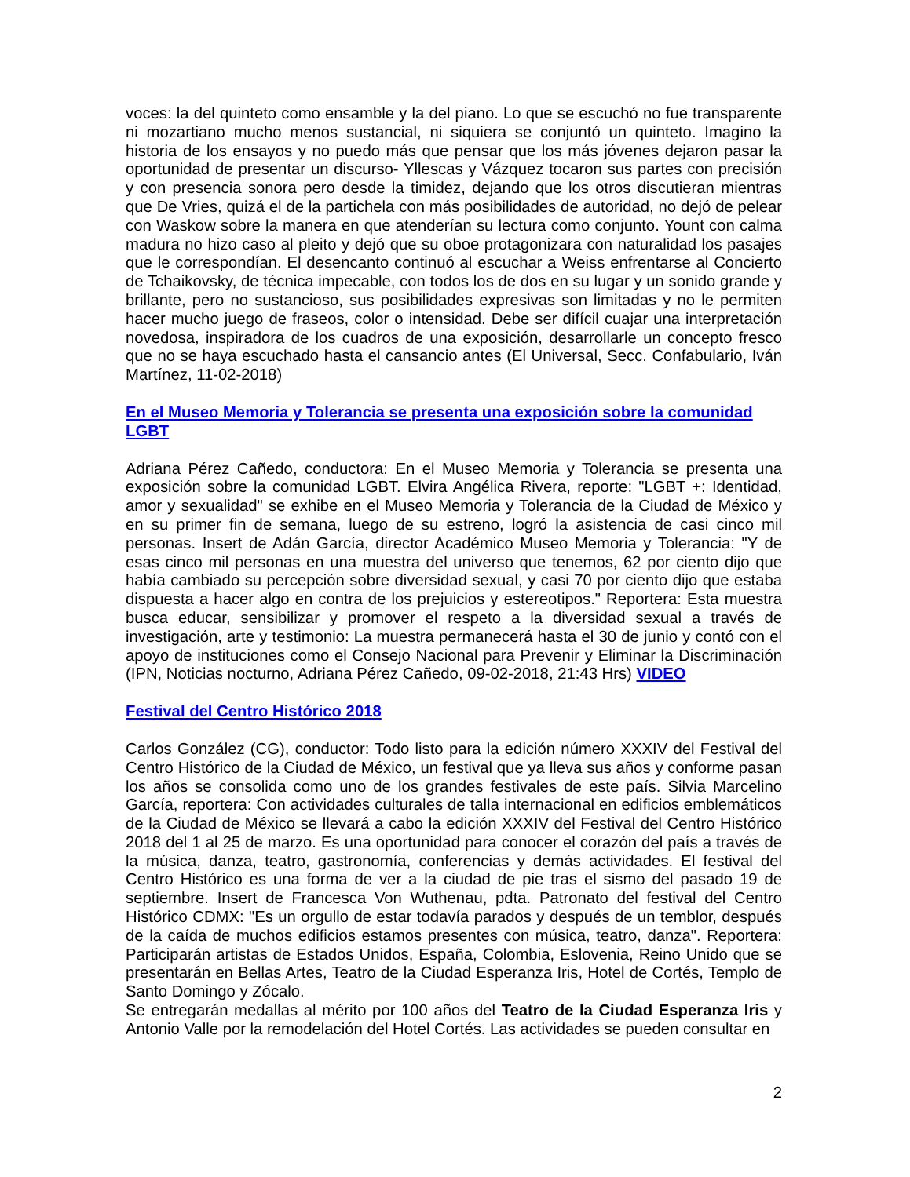voces: la del quinteto como ensamble y la del piano. Lo que se escuchó no fue transparente ni mozartiano mucho menos sustancial, ni siquiera se conjuntó un quinteto. Imagino la historia de los ensayos y no puedo más que pensar que los más jóvenes dejaron pasar la oportunidad de presentar un discurso- Yllescas y Vázquez tocaron sus partes con precisión y con presencia sonora pero desde la timidez, dejando que los otros discutieran mientras que De Vries, quizá el de la partichela con más posibilidades de autoridad, no dejó de pelear con Waskow sobre la manera en que atenderían su lectura como conjunto. Yount con calma madura no hizo caso al pleito y dejó que su oboe protagonizara con naturalidad los pasajes que le correspondían. El desencanto continuó al escuchar a Weiss enfrentarse al Concierto de Tchaikovsky, de técnica impecable, con todos los de dos en su lugar y un sonido grande y brillante, pero no sustancioso, sus posibilidades expresivas son limitadas y no le permiten hacer mucho juego de fraseos, color o intensidad. Debe ser difícil cuajar una interpretación novedosa, inspiradora de los cuadros de una exposición, desarrollarle un concepto fresco que no se haya escuchado hasta el cansancio antes (El Universal, Secc. Confabulario, Iván Martínez, 11-02-2018)
En el Museo Memoria y Tolerancia se presenta una exposición sobre la comunidad LGBT
Adriana Pérez Cañedo, conductora: En el Museo Memoria y Tolerancia se presenta una exposición sobre la comunidad LGBT. Elvira Angélica Rivera, reporte: "LGBT +: Identidad, amor y sexualidad" se exhibe en el Museo Memoria y Tolerancia de la Ciudad de México y en su primer fin de semana, luego de su estreno, logró la asistencia de casi cinco mil personas. Insert de Adán García, director Académico Museo Memoria y Tolerancia: "Y de esas cinco mil personas en una muestra del universo que tenemos, 62 por ciento dijo que había cambiado su percepción sobre diversidad sexual, y casi 70 por ciento dijo que estaba dispuesta a hacer algo en contra de los prejuicios y estereotipos." Reportera: Esta muestra busca educar, sensibilizar y promover el respeto a la diversidad sexual a través de investigación, arte y testimonio: La muestra permanecerá hasta el 30 de junio y contó con el apoyo de instituciones como el Consejo Nacional para Prevenir y Eliminar la Discriminación (IPN, Noticias nocturno, Adriana Pérez Cañedo, 09-02-2018, 21:43 Hrs) VIDEO
Festival del Centro Histórico 2018
Carlos González (CG), conductor: Todo listo para la edición número XXXIV del Festival del Centro Histórico de la Ciudad de México, un festival que ya lleva sus años y conforme pasan los años se consolida como uno de los grandes festivales de este país. Silvia Marcelino García, reportera: Con actividades culturales de talla internacional en edificios emblemáticos de la Ciudad de México se llevará a cabo la edición XXXIV del Festival del Centro Histórico 2018 del 1 al 25 de marzo. Es una oportunidad para conocer el corazón del país a través de la música, danza, teatro, gastronomía, conferencias y demás actividades. El festival del Centro Histórico es una forma de ver a la ciudad de pie tras el sismo del pasado 19 de septiembre. Insert de Francesca Von Wuthenau, pdta. Patronato del festival del Centro Histórico CDMX: "Es un orgullo de estar todavía parados y después de un temblor, después de la caída de muchos edificios estamos presentes con música, teatro, danza". Reportera: Participarán artistas de Estados Unidos, España, Colombia, Eslovenia, Reino Unido que se presentarán en Bellas Artes, Teatro de la Ciudad Esperanza Iris, Hotel de Cortés, Templo de Santo Domingo y Zócalo.
Se entregarán medallas al mérito por 100 años del Teatro de la Ciudad Esperanza Iris y Antonio Valle por la remodelación del Hotel Cortés. Las actividades se pueden consultar en
2